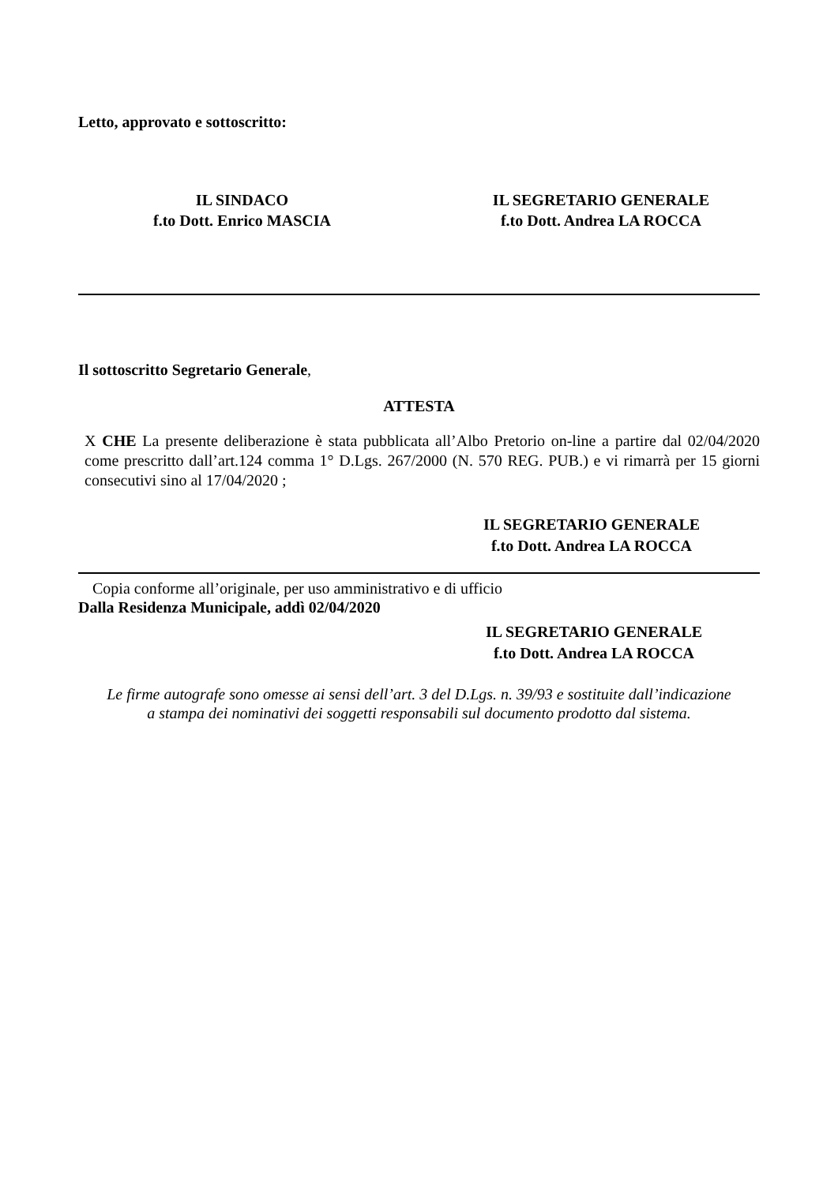Letto, approvato e sottoscritto:
IL SINDACO
f.to Dott. Enrico MASCIA
IL SEGRETARIO GENERALE
f.to Dott. Andrea LA ROCCA
Il sottoscritto Segretario Generale,
ATTESTA
X CHE La presente deliberazione è stata pubblicata all’Albo Pretorio on-line a partire dal 02/04/2020 come prescritto dall’art.124 comma 1° D.Lgs. 267/2000 (N. 570 REG. PUB.) e vi rimarrà per 15 giorni consecutivi sino al 17/04/2020 ;
IL SEGRETARIO GENERALE
f.to Dott. Andrea LA ROCCA
Copia conforme all’originale, per uso amministrativo e di ufficio
Dalla Residenza Municipale, addì 02/04/2020
IL SEGRETARIO GENERALE
f.to Dott. Andrea LA ROCCA
Le firme autografe sono omesse ai sensi dell’art. 3 del D.Lgs. n. 39/93 e sostituite dall’indicazione
a stampa dei nominativi dei soggetti responsabili sul documento prodotto dal sistema.